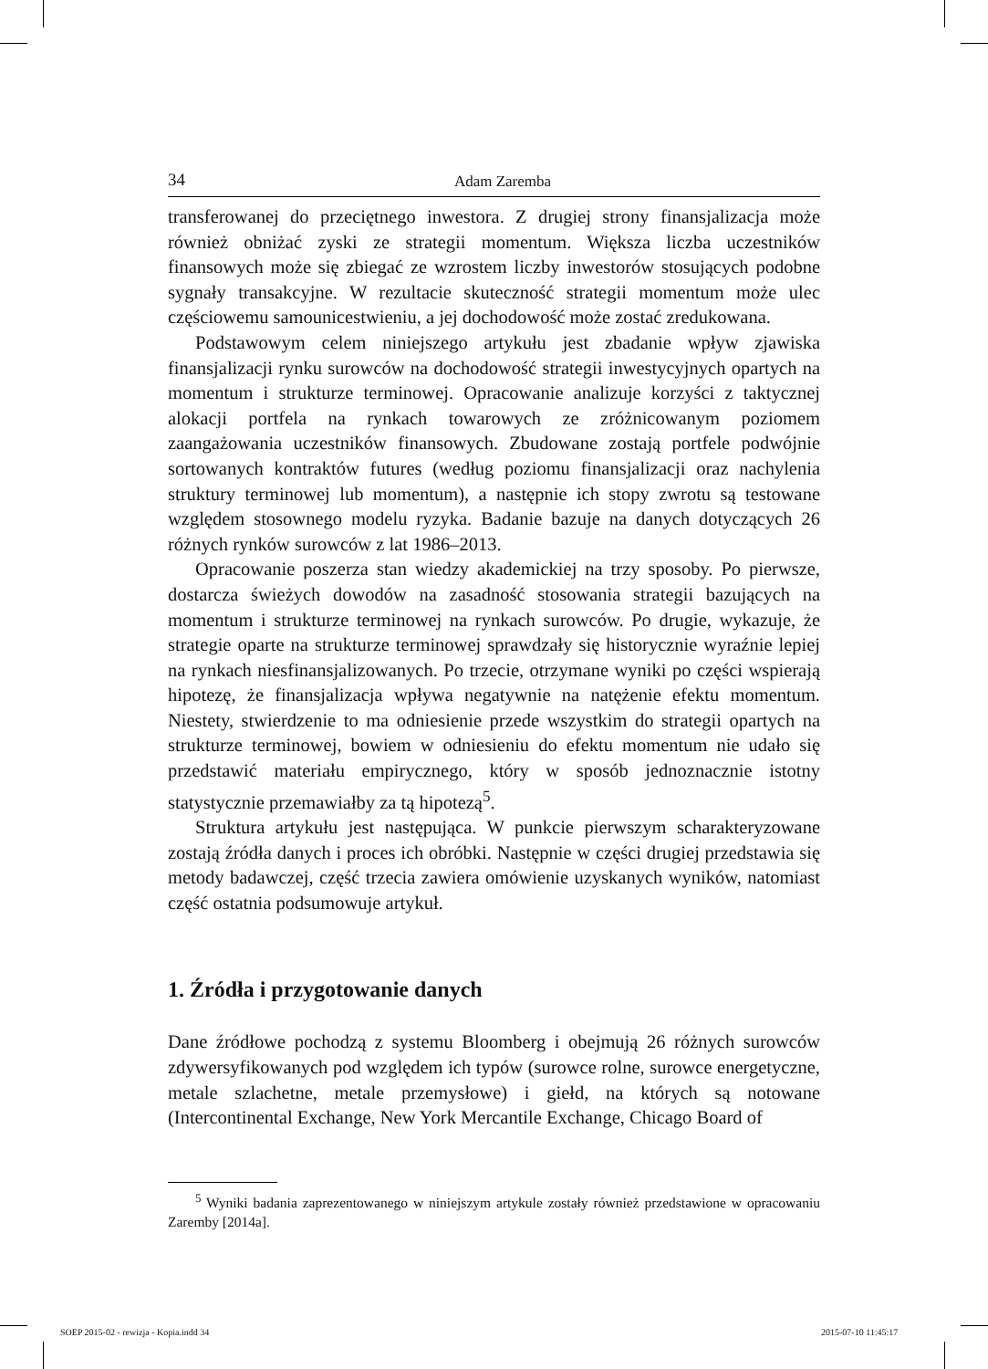34 Adam Zaremba
transferowanej do przeciętnego inwestora. Z drugiej strony finansjalizacja może również obniżać zyski ze strategii momentum. Większa liczba uczestników finansowych może się zbiegać ze wzrostem liczby inwestorów stosujących podobne sygnały transakcyjne. W rezultacie skuteczność strategii momentum może ulec częściowemu samounicestwieniu, a jej dochodowość może zostać zredukowana.
Podstawowym celem niniejszego artykułu jest zbadanie wpływ zjawiska finansjalizacji rynku surowców na dochodowość strategii inwestycyjnych opartych na momentum i strukturze terminowej. Opracowanie analizuje korzyści z taktycznej alokacji portfela na rynkach towarowych ze zróżnicowanym poziomem zaangażowania uczestników finansowych. Zbudowane zostają portfele podwójnie sortowanych kontraktów futures (według poziomu finansjalizacji oraz nachylenia struktury terminowej lub momentum), a następnie ich stopy zwrotu są testowane względem stosownego modelu ryzyka. Badanie bazuje na danych dotyczących 26 różnych rynków surowców z lat 1986–2013.
Opracowanie poszerza stan wiedzy akademickiej na trzy sposoby. Po pierwsze, dostarcza świeżych dowodów na zasadność stosowania strategii bazujących na momentum i strukturze terminowej na rynkach surowców. Po drugie, wykazuje, że strategie oparte na strukturze terminowej sprawdzały się historycznie wyraźnie lepiej na rynkach niesfinansjalizowanych. Po trzecie, otrzymane wyniki po części wspierają hipotezę, że finansjalizacja wpływa negatywnie na natężenie efektu momentum. Niestety, stwierdzenie to ma odniesienie przede wszystkim do strategii opartych na strukturze terminowej, bowiem w odniesieniu do efektu momentum nie udało się przedstawić materiału empirycznego, który w sposób jednoznacznie istotny statystycznie przemawiałby za tą hipotezą<sup>5</sup>.
Struktura artykułu jest następująca. W punkcie pierwszym scharakteryzowane zostają źródła danych i proces ich obróbki. Następnie w części drugiej przedstawia się metody badawczej, część trzecia zawiera omówienie uzyskanych wyników, natomiast część ostatnia podsumowuje artykuł.
1. Źródła i przygotowanie danych
Dane źródłowe pochodzą z systemu Bloomberg i obejmują 26 różnych surowców zdywersyfikowanych pod względem ich typów (surowce rolne, surowce energetyczne, metale szlachetne, metale przemysłowe) i giełd, na których są notowane (Intercontinental Exchange, New York Mercantile Exchange, Chicago Board of
<sup>5</sup> Wyniki badania zaprezentowanego w niniejszym artykule zostały również przedstawione w opracowaniu Zaremby [2014a].
SOEP 2015-02 - rewizja - Kopia.indd 34
2015-07-10 11:45:17